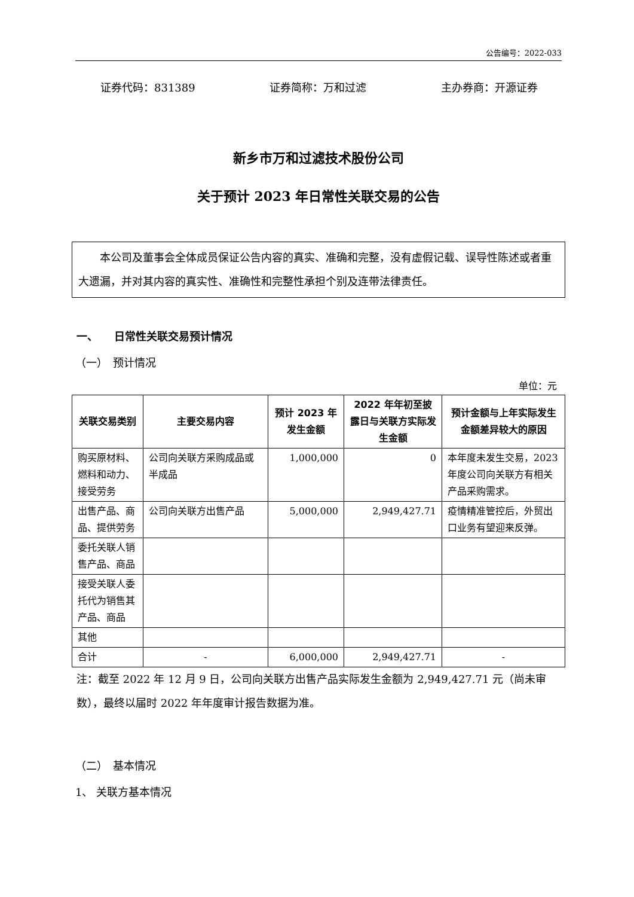公告编号：2022-033
证券代码：831389 证券简称：万和过滤 主办券商：开源证券
新乡市万和过滤技术股份公司
关于预计 2023 年日常性关联交易的公告
本公司及董事会全体成员保证公告内容的真实、准确和完整，没有虚假记载、误导性陈述或者重大遗漏，并对其内容的真实性、准确性和完整性承担个别及连带法律责任。
一、　　日常性关联交易预计情况
（一）　预计情况
单位：元
| 关联交易类别 | 主要交易内容 | 预计 2023 年发生金额 | 2022 年年初至披露日与关联方实际发生金额 | 预计金额与上年实际发生金额差异较大的原因 |
| --- | --- | --- | --- | --- |
| 购买原材料、燃料和动力、接受劳务 | 公司向关联方采购成品或半成品 | 1,000,000 | 0 | 本年度未发生交易，2023 年度公司向关联方有相关产品采购需求。 |
| 出售产品、商品、提供劳务 | 公司向关联方出售产品 | 5,000,000 | 2,949,427.71 | 疫情精准管控后，外贸出口业务有望迎来反弹。 |
| 委托关联人销售产品、商品 | | | | |
| 接受关联人委托代为销售其产品、商品 | | | | |
| 其他 | | | | |
| 合计 | - | 6,000,000 | 2,949,427.71 | - |
注：截至 2022 年 12 月 9 日，公司向关联方出售产品实际发生金额为 2,949,427.71 元（尚未审数），最终以届时 2022 年年度审计报告数据为准。
（二）　基本情况
1、 关联方基本情况